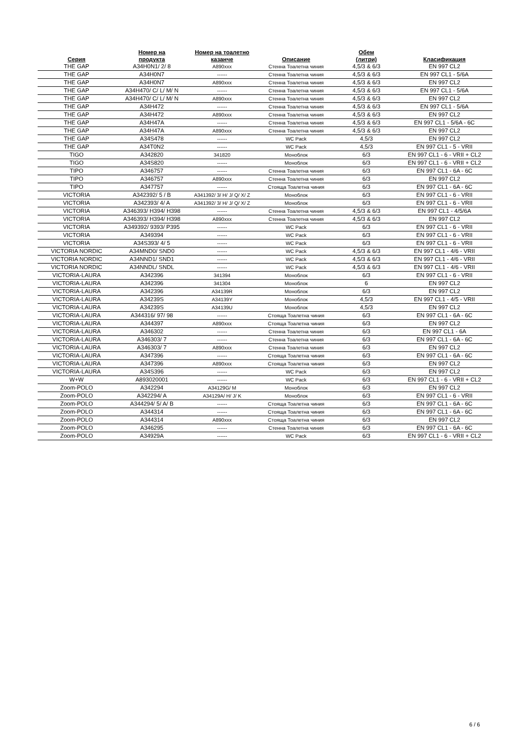| Серия | Номер на продукта | Номер на тоалетно казанче | Описание | Обем (литри) | Класификация |
| --- | --- | --- | --- | --- | --- |
| THE GAP | A34H0N1/ 2/ 8 | A890xxx | Стенна Тоалетна чиния | 4,5/3 & 6/3 | EN 997 CL2 |
| THE GAP | A34H0N7 | ------ | Стенна Тоалетна чиния | 4,5/3 & 6/3 | EN 997 CL1 - 5/6A |
| THE GAP | A34H0N7 | A890xxx | Стенна Тоалетна чиния | 4,5/3 & 6/3 | EN 997 CL2 |
| THE GAP | A34H470/ C/ L/ M/ N | ------ | Стенна Тоалетна чиния | 4,5/3 & 6/3 | EN 997 CL1 - 5/6A |
| THE GAP | A34H470/ C/ L/ M/ N | A890xxx | Стенна Тоалетна чиния | 4,5/3 & 6/3 | EN 997 CL2 |
| THE GAP | A34H472 | ------ | Стенна Тоалетна чиния | 4,5/3 & 6/3 | EN 997 CL1 - 5/6A |
| THE GAP | A34H472 | A890xxx | Стенна Тоалетна чиния | 4,5/3 & 6/3 | EN 997 CL2 |
| THE GAP | A34H47A | ------ | Стенна Тоалетна чиния | 4,5/3 & 6/3 | EN 997 CL1 - 5/6A - 6C |
| THE GAP | A34H47A | A890xxx | Стенна Тоалетна чиния | 4,5/3 & 6/3 | EN 997 CL2 |
| THE GAP | A34S478 | ------ | WC Pack | 4,5/3 | EN 997 CL2 |
| THE GAP | A34T0N2 | ------ | WC Pack | 4,5/3 | EN 997 CL1 - 5 - VRII |
| TIGO | A342820 | 341820 | Моноблок | 6/3 | EN 997 CL1 - 6 - VRII + CL2 |
| TIGO | A34S820 | ------ | Моноблок | 6/3 | EN 997 CL1 - 6 - VRII + CL2 |
| TIPO | A346757 | ------ | Стенна Тоалетна чиния | 6/3 | EN 997 CL1 - 6A - 6C |
| TIPO | A346757 | A890xxx | Стенна Тоалетна чиния | 6/3 | EN 997 CL2 |
| TIPO | A347757 | ------ | Стояща Тоалетна чиния | 6/3 | EN 997 CL1 - 6A - 6C |
| VICTORIA | A342392/ 5 / B | A341392/ 3/ H/ J/ Q/ X/ Z | Моноблок | 6/3 | EN 997 CL1 - 6 - VRII |
| VICTORIA | A342393/ 4/ A | A341392/ 3/ H/ J/ Q/ X/ Z | Моноблок | 6/3 | EN 997 CL1 - 6 - VRII |
| VICTORIA | A346393/ H394/ H398 | ------ | Стенна Тоалетна чиния | 4,5/3 & 6/3 | EN 997 CL1 - 4/5/6A |
| VICTORIA | A346393/ H394/ H398 | A890xxx | Стенна Тоалетна чиния | 4,5/3 & 6/3 | EN 997 CL2 |
| VICTORIA | A349392/ 9393/ P395 | ------ | WC Pack | 6/3 | EN 997 CL1 - 6 - VRII |
| VICTORIA | A349394 | ------ | WC Pack | 6/3 | EN 997 CL1 - 6 - VRII |
| VICTORIA | A34S393/ 4/ 5 | ------ | WC Pack | 6/3 | EN 997 CL1 - 6 - VRII |
| VICTORIA NORDIC | A34MND0/ SND0 | ------ | WC Pack | 4,5/3 & 6/3 | EN 997 CL1 - 4/6 - VRII |
| VICTORIA NORDIC | A34NND1/ SND1 | ------ | WC Pack | 4,5/3 & 6/3 | EN 997 CL1 - 4/6 - VRII |
| VICTORIA NORDIC | A34NNDL/ SNDL | ------ | WC Pack | 4,5/3 & 6/3 | EN 997 CL1 - 4/6 - VRII |
| VICTORIA-LAURA | A342396 | 341394 | Моноблок | 6/3 | EN 997 CL1 - 6 - VRII |
| VICTORIA-LAURA | A342396 | 341304 | Моноблок | 6 | EN 997 CL2 |
| VICTORIA-LAURA | A342396 | A34139R | Моноблок | 6/3 | EN 997 CL2 |
| VICTORIA-LAURA | A34239S | A34139Y | Моноблок | 4,5/3 | EN 997 CL1 - 4/5 - VRII |
| VICTORIA-LAURA | A34239S | A34139U | Моноблок | 4,5/3 | EN 997 CL2 |
| VICTORIA-LAURA | A344316/ 97/ 98 | ------ | Стояща Тоалетна чиния | 6/3 | EN 997 CL1 - 6A - 6C |
| VICTORIA-LAURA | A344397 | A890xxx | Стояща Тоалетна чиния | 6/3 | EN 997 CL2 |
| VICTORIA-LAURA | A346302 | ------ | Стенна Тоалетна чиния | 6/3 | EN 997 CL1 - 6A |
| VICTORIA-LAURA | A346303/ 7 | ------ | Стенна Тоалетна чиния | 6/3 | EN 997 CL1 - 6A - 6C |
| VICTORIA-LAURA | A346303/ 7 | A890xxx | Стенна Тоалетна чиния | 6/3 | EN 997 CL2 |
| VICTORIA-LAURA | A347396 | ------ | Стояща Тоалетна чиния | 6/3 | EN 997 CL1 - 6A - 6C |
| VICTORIA-LAURA | A347396 | A890xxx | Стояща Тоалетна чиния | 6/3 | EN 997 CL2 |
| VICTORIA-LAURA | A34S396 | ------ | WC Pack | 6/3 | EN 997 CL2 |
| W+W | A893020001 | ------ | WC Pack | 6/3 | EN 997 CL1 - 6 - VRII + CL2 |
| Zoom-POLO | A342294 | A34129G/ M | Моноблок | 6/3 | EN 997 CL2 |
| Zoom-POLO | A342294/ A | A34129A/ H/ J/ K | Моноблок | 6/3 | EN 997 CL1 - 6 - VRII |
| Zoom-POLO | A344294/ 5/ A/ B | ------ | Стояща Тоалетна чиния | 6/3 | EN 997 CL1 - 6A - 6C |
| Zoom-POLO | A344314 | ------ | Стояща Тоалетна чиния | 6/3 | EN 997 CL1 - 6A - 6C |
| Zoom-POLO | A344314 | A890xxx | Стояща Тоалетна чиния | 6/3 | EN 997 CL2 |
| Zoom-POLO | A346295 | ------ | Стенна Тоалетна чиния | 6/3 | EN 997 CL1 - 6A - 6C |
| Zoom-POLO | A34929A | ------ | WC Pack | 6/3 | EN 997 CL1 - 6 - VRII + CL2 |
6 / 6